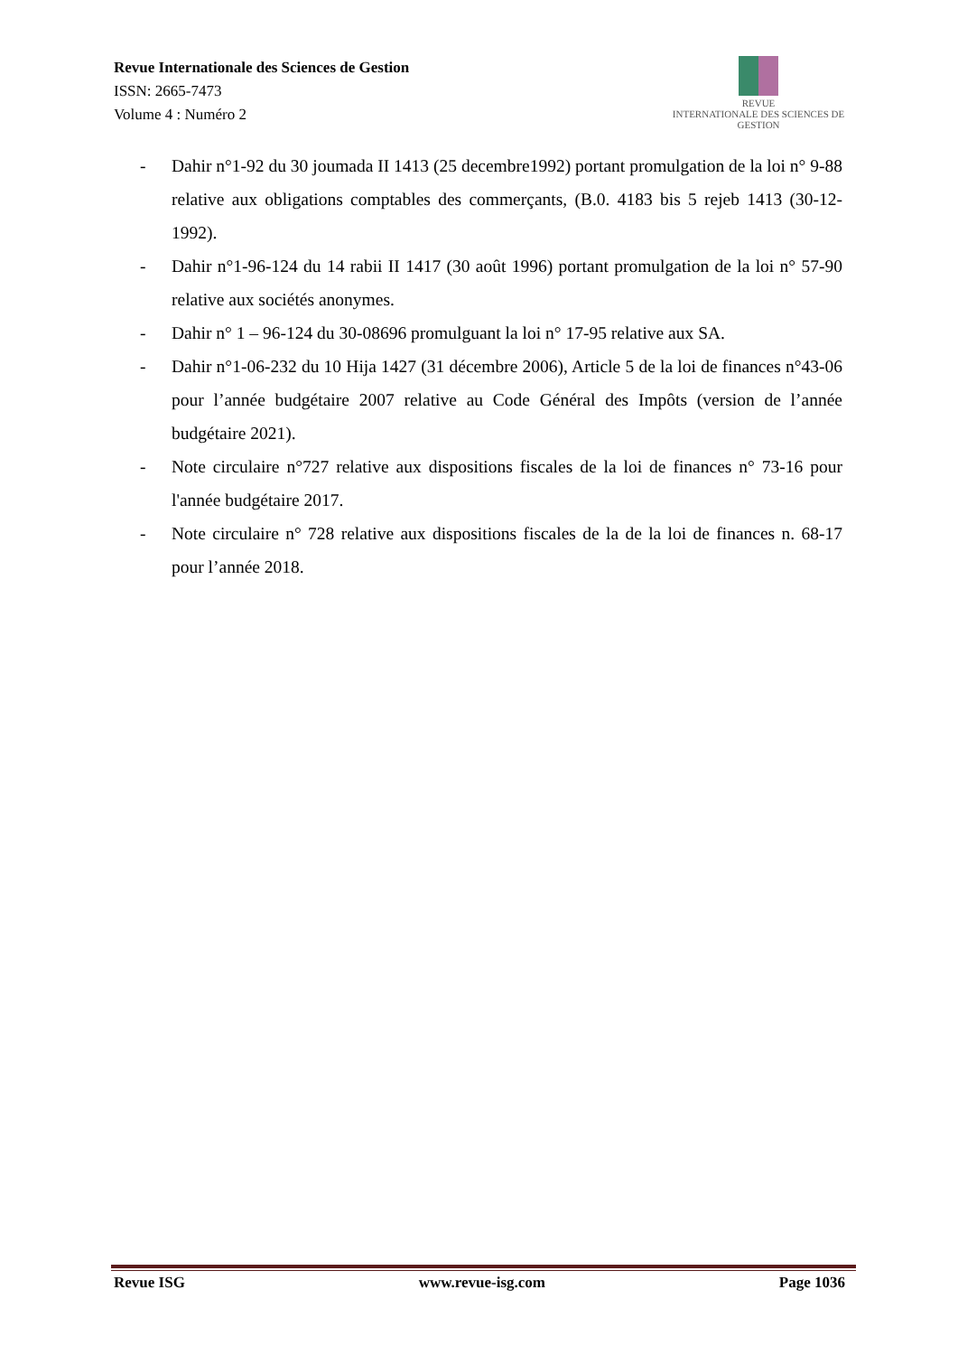Revue Internationale des Sciences de Gestion
ISSN: 2665-7473
Volume 4 : Numéro 2
REVUE
INTERNATIONALE DES SCIENCES DE GESTION
- Dahir n°1-92 du 30 joumada II 1413 (25 decembre1992) portant promulgation de la loi n° 9-88 relative aux obligations comptables des commerçants, (B.0. 4183 bis 5 rejeb 1413 (30-12-1992).
- Dahir n°1-96-124 du 14 rabii II 1417 (30 août 1996) portant promulgation de la loi n° 57-90 relative aux sociétés anonymes.
- Dahir n° 1 – 96-124 du 30-08696 promulguant la loi n° 17-95 relative aux SA.
- Dahir n°1-06-232 du 10 Hija 1427 (31 décembre 2006), Article 5 de la loi de finances n°43-06 pour l’année budgétaire 2007 relative au Code Général des Impôts (version de l’année budgétaire 2021).
- Note circulaire n°727 relative aux dispositions fiscales de la loi de finances n° 73-16 pour l'année budgétaire 2017.
- Note circulaire n° 728 relative aux dispositions fiscales de la de la loi de finances n. 68-17 pour l’année 2018.
Revue ISG www.revue-isg.com Page 1036